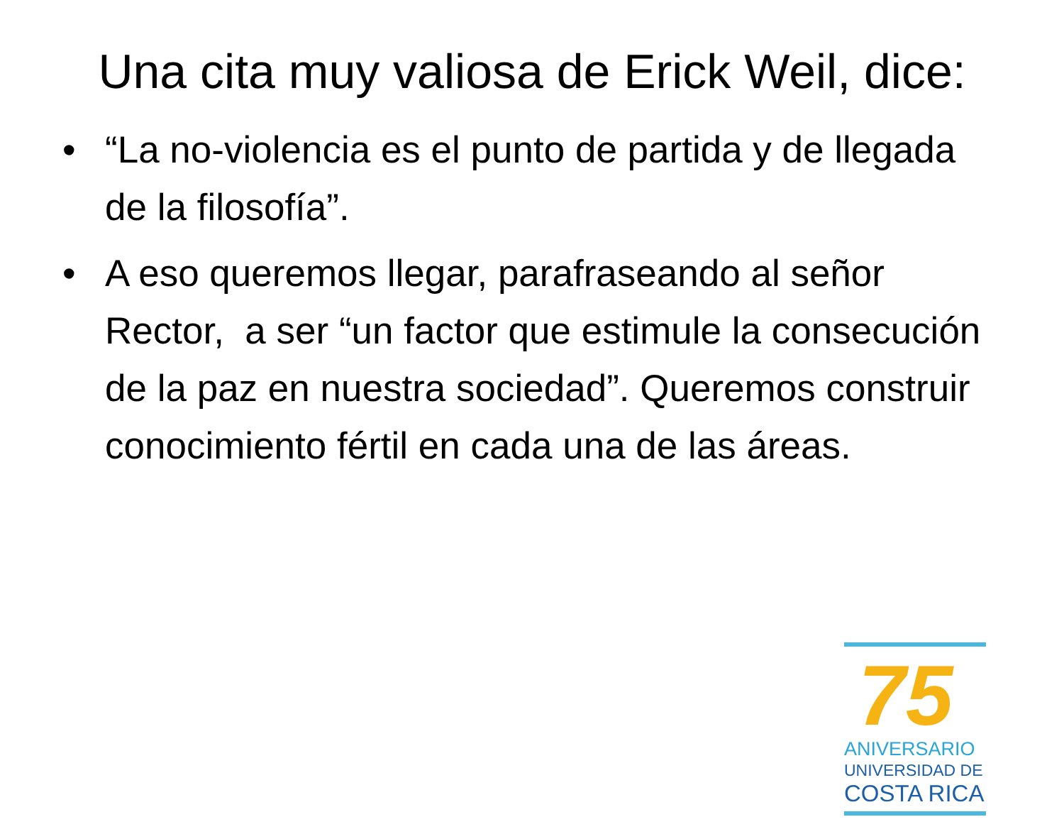Una cita muy valiosa de Erick Weil, dice:
• “La no-violencia es el punto de partida y de llegada de la filosofía”.
• A eso queremos llegar, parafraseando al señor Rector, a ser “un factor que estimule la consecución de la paz en nuestra sociedad”. Queremos construir conocimiento fértil en cada una de las áreas.
75
ANIVERSARIO
UNIVERSIDAD DE
COSTA RICA